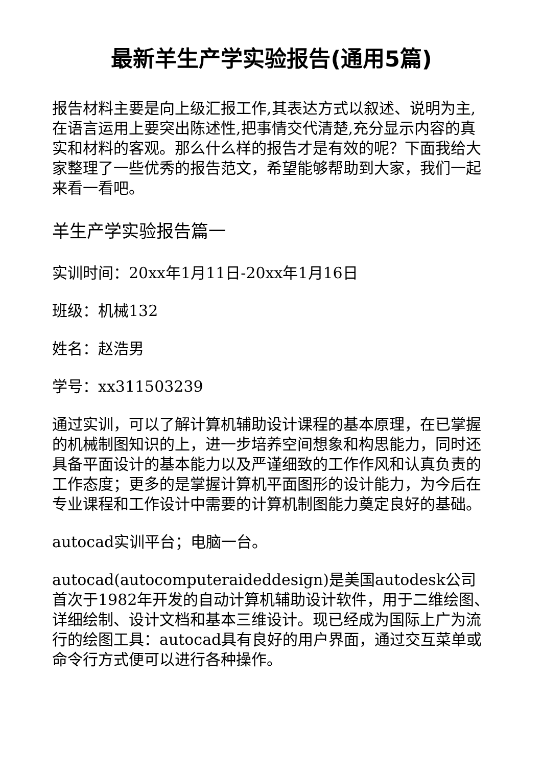最新羊生产学实验报告(通用5篇)
报告材料主要是向上级汇报工作,其表达方式以叙述、说明为主,在语言运用上要突出陈述性,把事情交代清楚,充分显示内容的真实和材料的客观。那么什么样的报告才是有效的呢？下面我给大家整理了一些优秀的报告范文，希望能够帮助到大家，我们一起来看一看吧。
羊生产学实验报告篇一
实训时间：20xx年1月11日-20xx年1月16日
班级：机械132
姓名：赵浩男
学号：xx311503239
通过实训，可以了解计算机辅助设计课程的基本原理，在已掌握的机械制图知识的上，进一步培养空间想象和构思能力，同时还具备平面设计的基本能力以及严谨细致的工作作风和认真负责的工作态度；更多的是掌握计算机平面图形的设计能力，为今后在专业课程和工作设计中需要的计算机制图能力奠定良好的基础。
autocad实训平台；电脑一台。
autocad(autocomputeraideddesign)是美国autodesk公司首次于1982年开发的自动计算机辅助设计软件，用于二维绘图、详细绘制、设计文档和基本三维设计。现已经成为国际上广为流行的绘图工具：autocad具有良好的用户界面，通过交互菜单或命令行方式便可以进行各种操作。